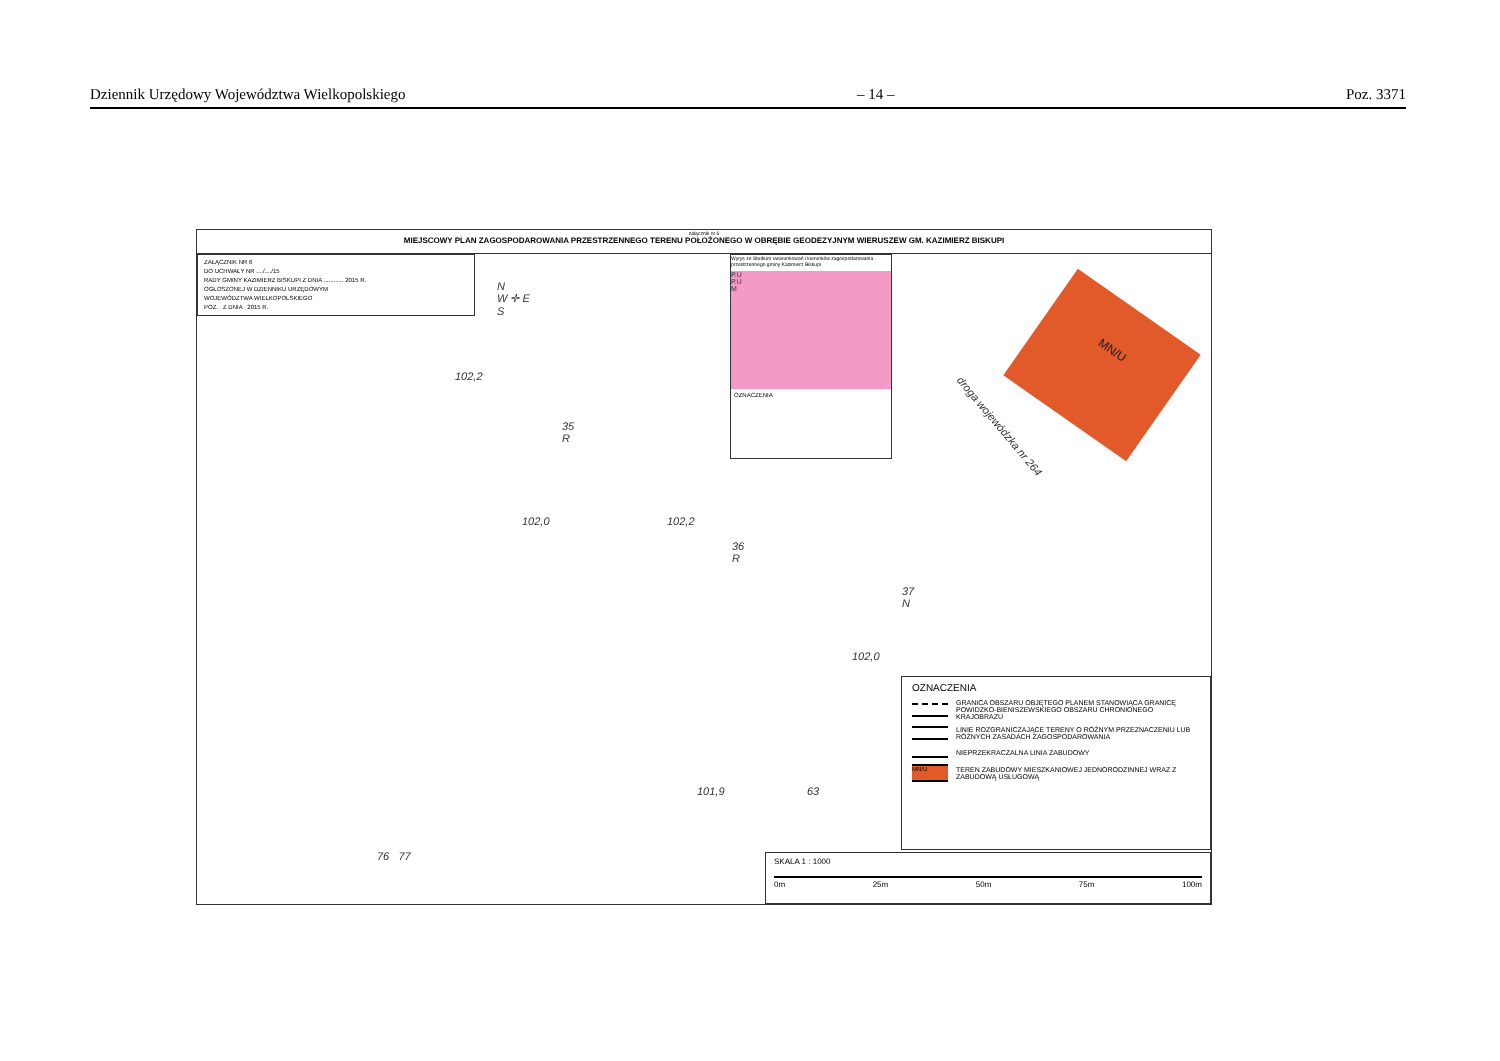Dziennik Urzędowy Województwa Wielkopolskiego – 14 – Poz. 3371
załącznik nr 6
MIEJSCOWY PLAN ZAGOSPODAROWANIA PRZESTRZENNEGO TERENU POŁOŻONEGO W OBRĘBIE GEODEZYJNYM WIERUSZEW GM. KAZIMIERZ BISKUPI
ZAŁĄCZNIK NR 6
DO UCHWAŁY NR ..../..../15
RADY GMINY KAZIMIERZ BISKUPI Z DNIA ............ 2015 R.
OGŁOSZONEJ W DZIENNIKU URZĘDOWYM
WOJEWÓDZTWA WIELKOPOLSKIEGO
POZ. Z DNIA 2015 R.
N
W ✛ E
S
Wyrys ze Studium uwarunkowań i kierunków zagospodarowania przestrzennego gminy Kazimierz Biskupi
P.U
P.U
M
OZNACZENIA
MN/U
droga wojewódzka nr 264
35
R
36
R
37
N
102,2
102,0 102,2
102,0
101,9 63
76 77
OZNACZENIA
GRANICA OBSZARU OBJĘTEGO PLANEM STANOWIĄCA GRANICĘ POWIDZKO-BIENISZEWSKIEGO OBSZARU CHRONIONEGO KRAJOBRAZU
LINIE ROZGRANICZAJĄCE TERENY O RÓŻNYM PRZEZNACZENIU LUB RÓŻNYCH ZASADACH ZAGOSPODAROWANIA
NIEPRZEKRACZALNA LINIA ZABUDOWY
MN/U
TEREN ZABUDOWY MIESZKANIOWEJ JEDNORODZINNEJ WRAZ Z ZABUDOWĄ USŁUGOWĄ
SKALA 1 : 1000
0m 25m 50m 75m 100m